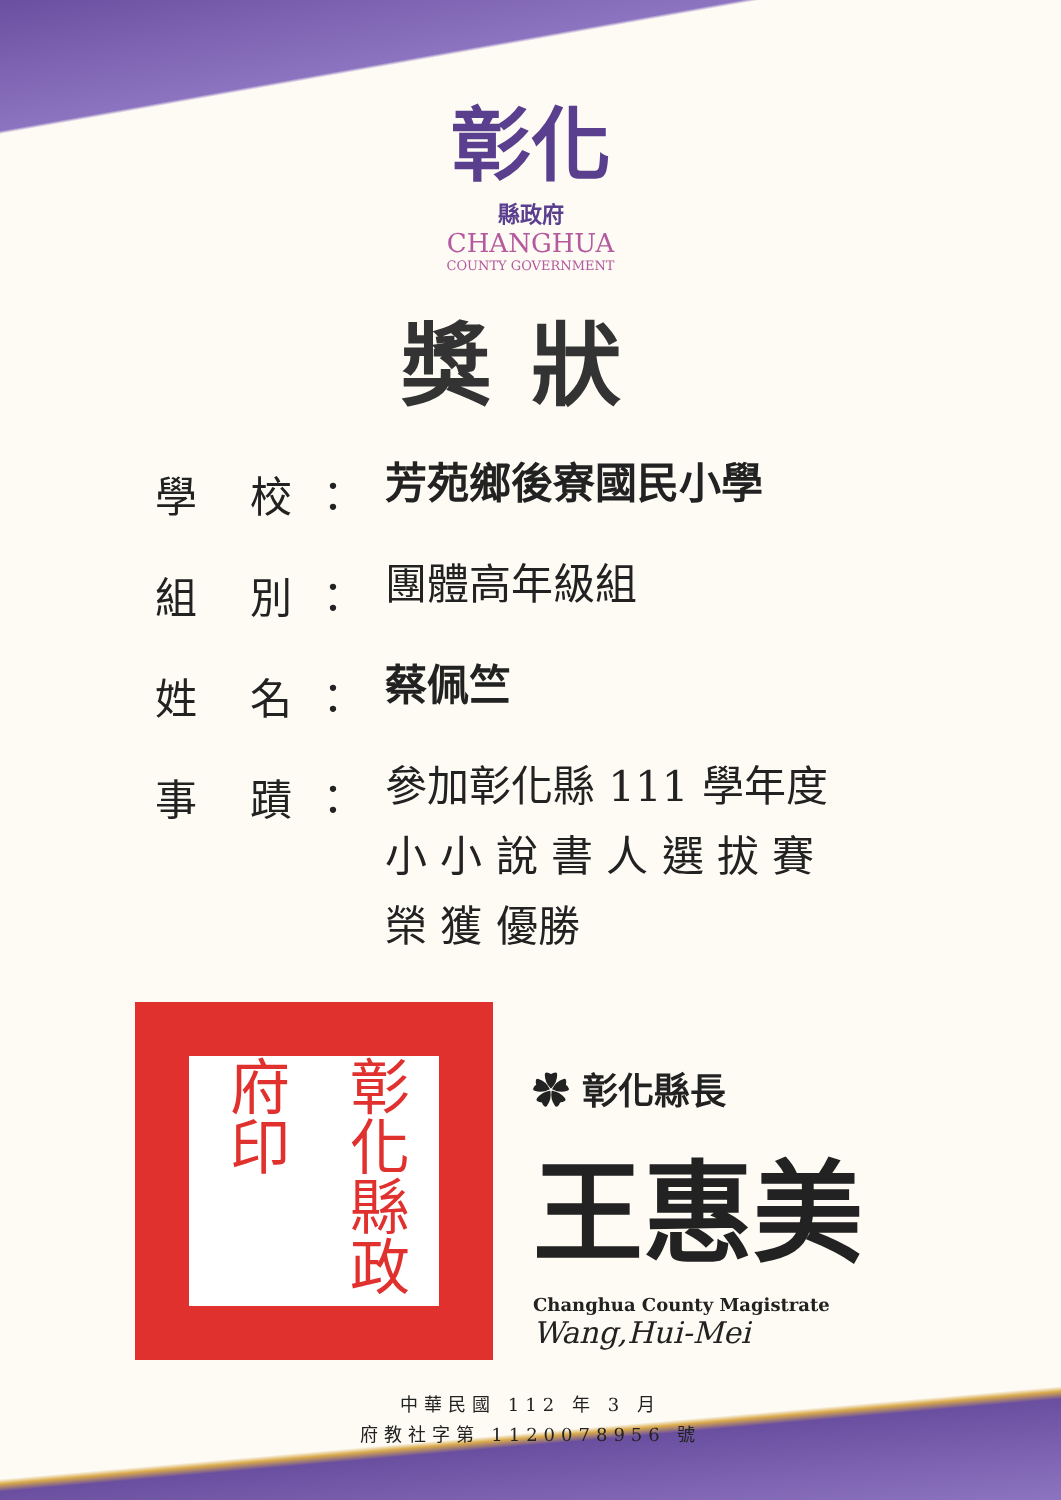彰化
縣政府
CHANGHUA
COUNTY GOVERNMENT
獎狀
學 校：
芳苑鄉後寮國民小學
組 別：
團體高年級組
姓 名：
蔡佩竺
事 蹟：
參加彰化縣 111 學年度
小 小 說 書 人 選 拔 賽
榮 獲 優勝
彰化縣政府印
✿ 彰化縣長
王惠美
Changhua County Magistrate
Wang,Hui-Mei
中華民國 112 年 3 月
府教社字第 1120078956 號